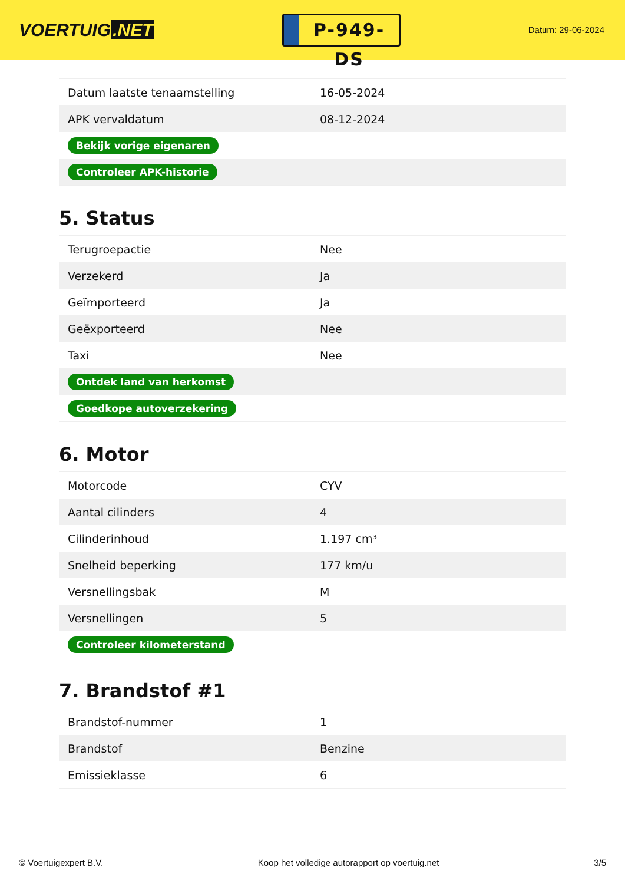VOERTUIG.NET
P-949-DS
Datum: 29-06-2024
| Datum laatste tenaamstelling | 16-05-2024 |
| APK vervaldatum | 08-12-2024 |
| Bekijk vorige eigenaren | |
| Controleer APK-historie | |
5. Status
| Terugroepactie | Nee |
| Verzekerd | Ja |
| Geïmporteerd | Ja |
| Geëxporteerd | Nee |
| Taxi | Nee |
| Ontdek land van herkomst | |
| Goedkope autoverzekering | |
6. Motor
| Motorcode | CYV |
| Aantal cilinders | 4 |
| Cilinderinhoud | 1.197 cm³ |
| Snelheid beperking | 177 km/u |
| Versnellingsbak | M |
| Versnellingen | 5 |
| Controleer kilometerstand | |
7. Brandstof #1
| Brandstof-nummer | 1 |
| Brandstof | Benzine |
| Emissieklasse | 6 |
© Voertuigexpert B.V. Koop het volledige autorapport op voertuig.net 3/5